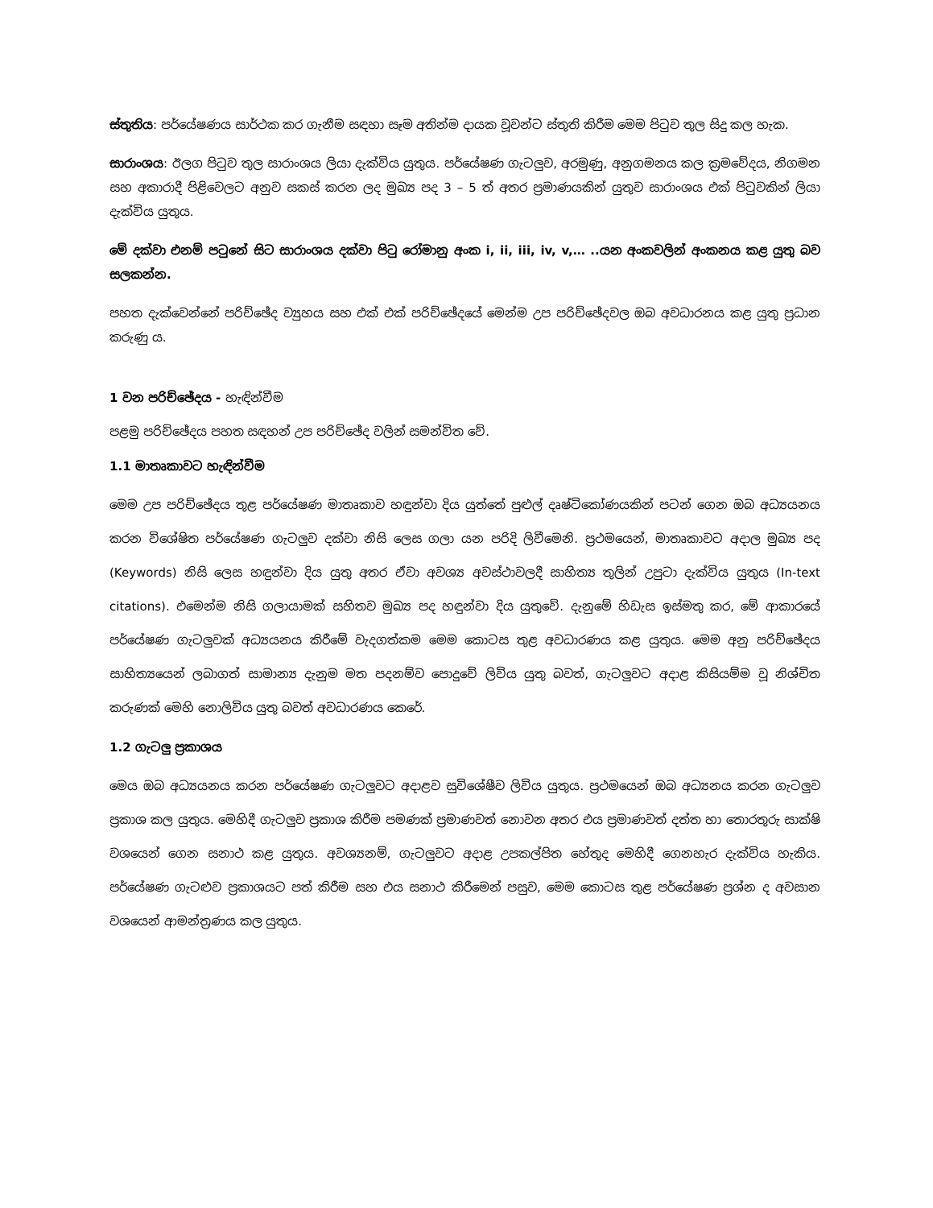ස්තුතිය: පර්යේෂණය සාර්ථක කර ගැනීම සඳහා සෑම අතින්ම දායක වූවන්ට ස්තුති කිරීම මෙම පිටුව තුල සිදු කල හැක.
සාරාංශය: ඊලග පිටුව තුල සාරාංශය ලියා දැක්විය යුතුය. පර්යේෂණ ගැටලුව, අරමුණු, අනුගමනය කල ක්‍රමවේදය, නිගමන සහ අකාරාදී පිළිවෙලට අනුව සකස් කරන ලද මුඛ්‍ය පද 3 – 5 ත් අතර ප්‍රමාණයකින් යුතුව සාරාංශය එක් පිටුවකින් ලියා දැක්විය යුතුය.
මේ දක්වා එනම් පටුනේ සිට සාරාංශය දක්වා පිටු රෝමානු අංක i, ii, iii, iv, v,… ..යන අංකවලින් අංකනය කළ යුතු බව සලකන්න.
පහත දැක්වෙන්නේ පරිච්ඡේද ව්‍යුහය සහ එක් එක් පරිච්ඡේදයේ මෙන්ම උප පරිච්ඡේදවල ඔබ අවධාරනය කළ යුතු ප්‍රධාන කරුණු ය.
1 වන පරිච්ඡේදය - හැඳින්වීම
පළමු පරිච්ඡේදය පහත සඳහන් උප පරිච්ඡේද වලින් සමන්විත වේ.
1.1 මාතෘකාවට හැඳින්වීම
මෙම උප පරිච්ඡේදය තුළ පර්යේෂණ මාතෘකාව හඳුන්වා දිය යුත්තේ පුළුල් දෘෂ්ටිකෝණයකින් පටන් ගෙන ඔබ අධ්‍යයනය කරන විශේෂිත පර්යේෂණ ගැටලුව දක්වා නිසි ලෙස ගලා යන පරිදි ලිවීමෙනි. ප්‍රථමයෙන්, මාතෘකාවට අදාල මුඛ්‍ය පද (Keywords) නිසි ලෙස හඳුන්වා දිය යුතු අතර ඒවා අවශ්‍ය අවස්ථාවලදී සාහිත්‍ය තුලින් උපුටා දැක්විය යුතුය (In-text citations). එමෙන්ම නිසි ගලායාමක් සහිතව මුඛ්‍ය පද හඳුන්වා දිය යුතුවේ. දැනුමේ හිඩැස ඉස්මතු කර, මේ ආකාරයේ පර්යේෂණ ගැටලුවක් අධ්‍යයනය කිරීමේ වැදගත්කම මෙම කොටස තුළ අවධාරණය කළ යුතුය. මෙම අනු පරිච්ඡේදය සාහිත්‍යයෙන් ලබාගත් සාමාන්‍ය දැනුම මත පදනම්ව පොදුවේ ලිවිය යුතු බවත්, ගැටලුවට අදාළ කිසියම්ම වූ නිශ්චිත කරුණක් මෙහි නොලිවිය යුතු බවත් අවධාරණය කෙරේ.
1.2 ගැටලු ප්‍රකාශය
මෙය ඔබ අධ්‍යයනය කරන පර්යේෂණ ගැටලුවට අදාළව සුවිශේෂීව ලිවිය යුතුය. ප්‍රථමයෙන් ඔබ අධ්‍යනය කරන ගැටලුව ප්‍රකාශ කල යුතුය. මෙහිදී ගැටලුව ප්‍රකාශ කිරීම පමණක් ප්‍රමාණවත් නොවන අතර එය ප්‍රමාණවත් දත්ත හා තොරතුරු සාක්ෂි වශයෙන් ගෙන සනාථ කළ යුතුය. අවශ්‍යනම්, ගැටලුවට අදාළ උපකල්පිත හේතුද මෙහිදී ගෙනහැර දැක්විය හැකිය. පර්යේෂණ ගැටළුව ප්‍රකාශයට පත් කිරීම සහ එය සනාථ කිරීමෙන් පසුව, මෙම කොටස තුළ පර්යේෂණ ප්‍රශ්න ද අවසාන වශයෙන් ආමන්ත්‍රණය කල යුතුය.